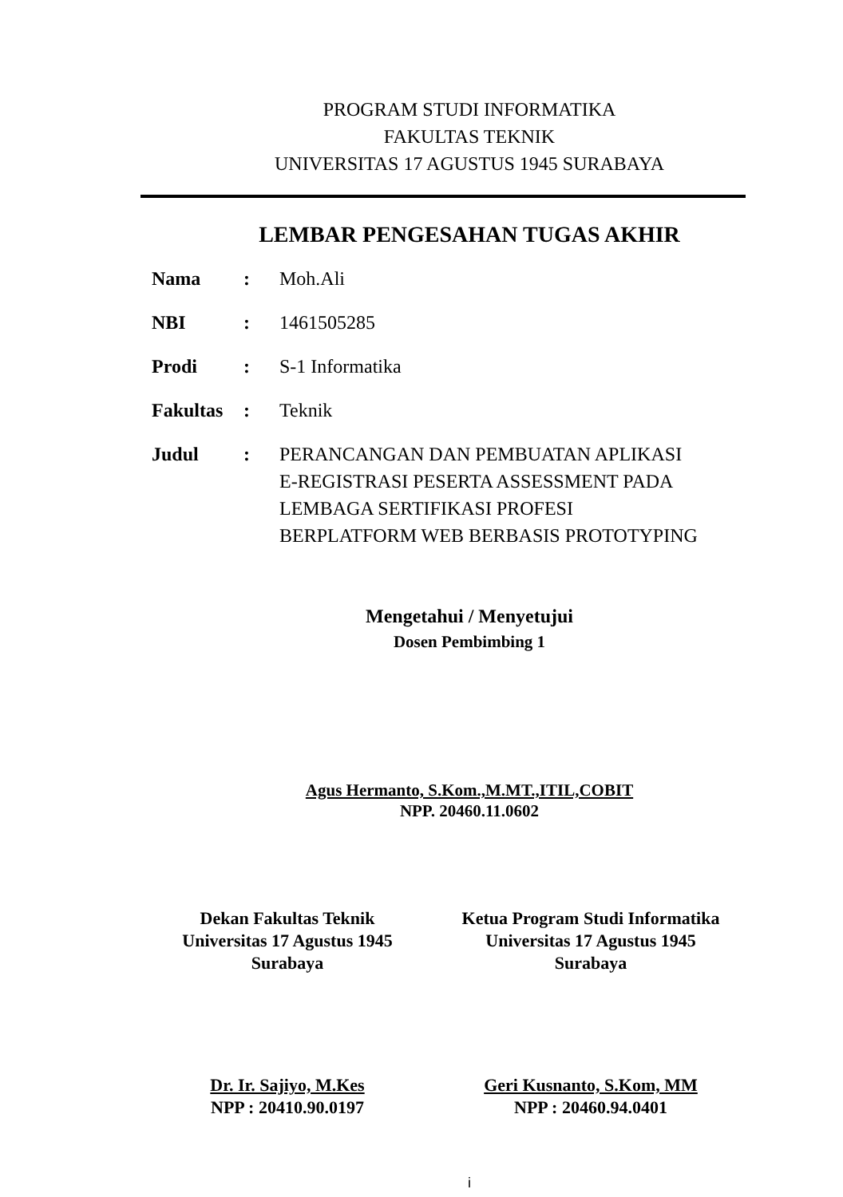PROGRAM STUDI INFORMATIKA
FAKULTAS TEKNIK
UNIVERSITAS 17 AGUSTUS 1945 SURABAYA
LEMBAR PENGESAHAN TUGAS AKHIR
| Nama | : | Moh.Ali |
| NBI | : | 1461505285 |
| Prodi | : | S-1 Informatika |
| Fakultas | : | Teknik |
| Judul | : | PERANCANGAN DAN PEMBUATAN APLIKASI E-REGISTRASI PESERTA ASSESSMENT PADA LEMBAGA SERTIFIKASI PROFESI BERPLATFORM WEB BERBASIS PROTOTYPING |
Mengetahui / Menyetujui
Dosen Pembimbing 1
Agus Hermanto, S.Kom.,M.MT.,ITIL,COBIT
NPP. 20460.11.0602
Dekan Fakultas Teknik
Universitas 17 Agustus 1945
Surabaya
Ketua Program Studi Informatika
Universitas 17 Agustus 1945
Surabaya
Dr. Ir. Sajiyo, M.Kes
NPP : 20410.90.0197
Geri Kusnanto, S.Kom, MM
NPP : 20460.94.0401
i